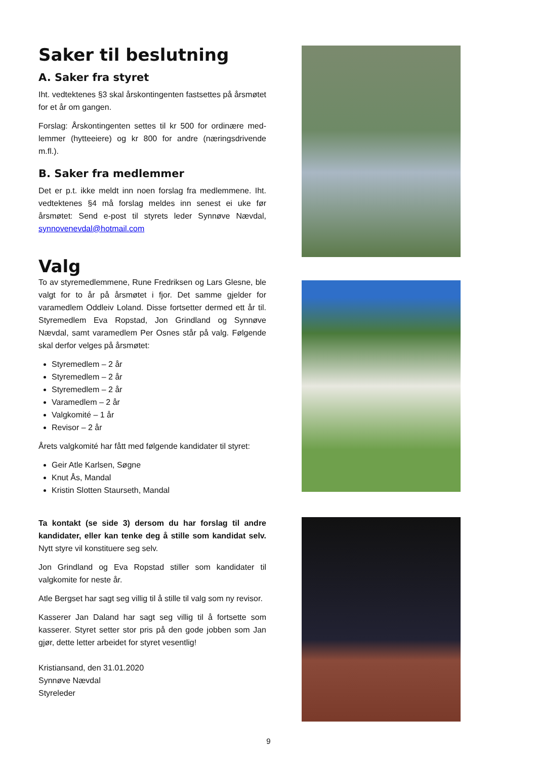Saker til beslutning
A. Saker fra styret
Iht. vedtektenes §3 skal årskontingenten fastsettes på års­møtet for et år om gangen.
Forslag: Årskontingenten settes til kr 500 for ordinære med­lemmer (hytteeiere) og kr 800 for andre (næringsdrivende m.fl.).
B. Saker fra medlemmer
Det er p.t. ikke meldt inn noen forslag fra medlemmene. Iht. vedtektenes §4 må forslag meldes inn senest ei uke før årsmøtet: Send e-post til styrets leder Synnøve Nævdal, synnovenevdal@hotmail.com
Valg
To av styremedlemmene, Rune Fredriksen og Lars Glesne, ble valgt for to år på årsmøtet i fjor. Det samme gjelder for varamedlem Oddleiv Loland. Disse fortsetter dermed ett år til. Styremedlem Eva Ropstad, Jon Grindland og Synnøve Nævdal, samt varamedlem Per Osnes står på valg. Følgende skal derfor velges på årsmøtet:
Styremedlem – 2 år
Styremedlem – 2 år
Styremedlem – 2 år
Varamedlem – 2 år
Valgkomité – 1 år
Revisor – 2 år
Årets valgkomité har fått med følgende kandidater til styret:
Geir Atle Karlsen, Søgne
Knut Ås, Mandal
Kristin Slotten Staurseth, Mandal
Ta kontakt (se side 3) dersom du har forslag til andre kandidater, eller kan tenke deg å stille som kandidat selv. Nytt styre vil konstituere seg selv.
Jon Grindland og Eva Ropstad stiller som kandidater til valgkomite for neste år.
Atle Bergset har sagt seg villig til å stille til valg som ny revisor.
Kasserer Jan Daland har sagt seg villig til å fortsette som kasserer. Styret setter stor pris på den gode jobben som Jan gjør, dette letter arbeidet for styret vesentlig!
Kristiansand, den 31.01.2020
Synnøve Nævdal
Styreleder
9